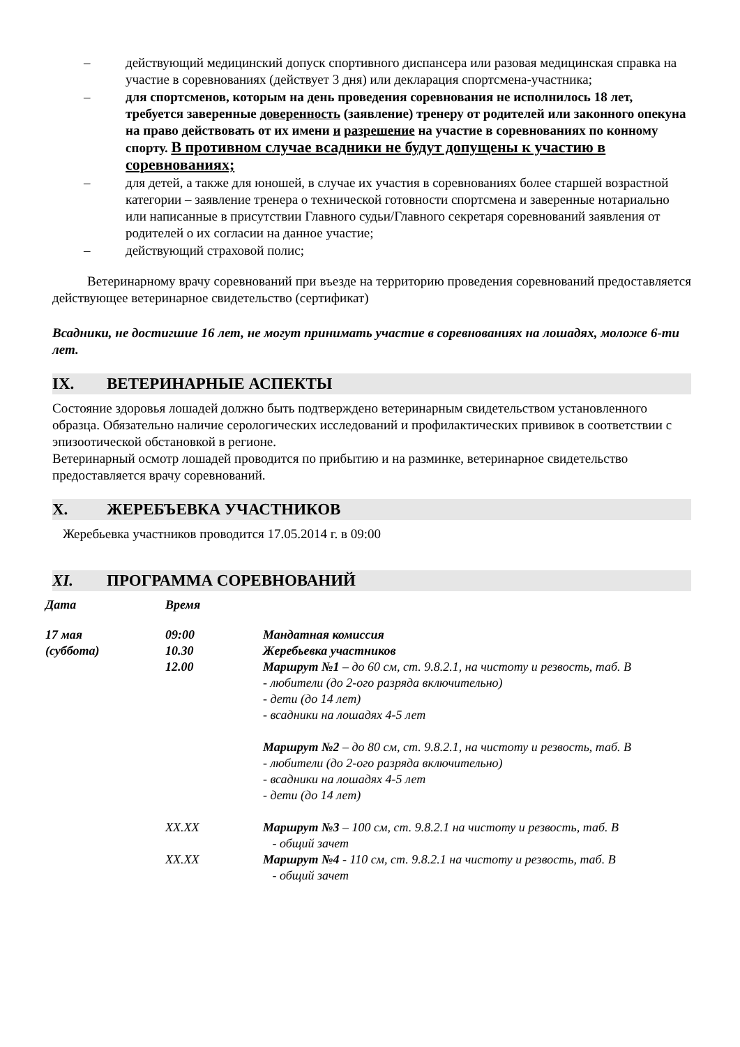– действующий медицинский допуск спортивного диспансера или разовая медицинская справка на участие в соревнованиях (действует 3 дня) или декларация спортсмена-участника;
– для спортсменов, которым на день проведения соревнования не исполнилось 18 лет, требуется заверенные доверенность (заявление) тренеру от родителей или законного опекуна на право действовать от их имени и разрешение на участие в соревнованиях по конному спорту. В противном случае всадники не будут допущены к участию в соревнованиях;
– для детей, а также для юношей, в случае их участия в соревнованиях более старшей возрастной категории – заявление тренера о технической готовности спортсмена и заверенные нотариально или написанные в присутствии Главного судьи/Главного секретаря соревнований заявления от родителей о их согласии на данное участие;
– действующий страховой полис;
Ветеринарному врачу соревнований при въезде на территорию проведения соревнований предоставляется действующее ветеринарное свидетельство (сертификат)
Всадники, не достигшие 16 лет, не могут принимать участие в соревнованиях на лошадях, моложе 6-ти лет.
IX. ВЕТЕРИНАРНЫЕ АСПЕКТЫ
Состояние здоровья лошадей должно быть подтверждено ветеринарным свидетельством установленного образца. Обязательно наличие серологических исследований и профилактических прививок в соответствии с эпизоотической обстановкой в регионе.
Ветеринарный осмотр лошадей проводится по прибытию и на разминке, ветеринарное свидетельство предоставляется врачу соревнований.
X. ЖЕРЕБЪЕВКА УЧАСТНИКОВ
Жеребьевка участников проводится 17.05.2014 г. в 09:00
XI. ПРОГРАММА СОРЕВНОВАНИЙ
| Дата | Время | |
| --- | --- | --- |
| 17 мая | 09:00 | Мандатная комиссия |
| (суббота) | 10.30 | Жеребьевка участников |
| | 12.00 | Маршрут №1 – до 60 см, ст. 9.8.2.1, на чистоту и резвость, таб. В - любители (до 2-ого разряда включительно) - дети (до 14 лет) - всадники на лошадях 4-5 лет Маршрут №2 – до 80 см, ст. 9.8.2.1, на чистоту и резвость, таб. В - любители (до 2-ого разряда включительно) - всадники на лошадях 4-5 лет - дети (до 14 лет) |
| | XX.XX | Маршрут №3 – 100 см, ст. 9.8.2.1 на чистоту и резвость, таб. В - общий зачет |
| | XX.XX | Маршрут №4 - 110 см, ст. 9.8.2.1 на чистоту и резвость, таб. В - общий зачет |